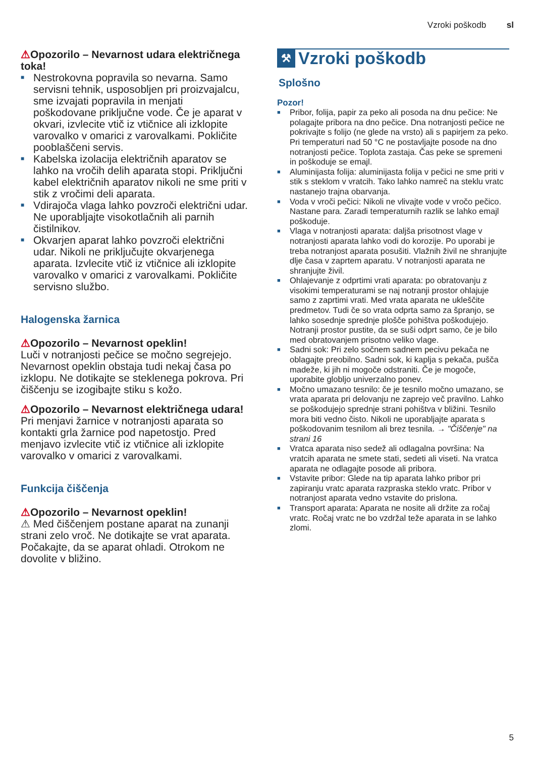Vzroki poškodb sl
⚠Opozorilo – Nevarnost udara električnega toka!
■ Nestrokovna popravila so nevarna. Samo servisni tehnik, usposobljen pri proizvajalcu, sme izvajati popravila in menjati poškodovane priključne vode. Če je aparat v okvari, izvlecite vtič iz vtičnice ali izklopite varovalko v omarici z varovalkami. Pokličite pooblaščeni servis.
■ Kabelska izolacija električnih aparatov se lahko na vročih delih aparata stopi. Priključni kabel električnih aparatov nikoli ne sme priti v stik z vročimi deli aparata.
■ Vdirajoča vlaga lahko povzroči električni udar. Ne uporabljajte visokotlačnih ali parnih čistilnikov.
■ Okvarjen aparat lahko povzroči električni udar. Nikoli ne priključujte okvarjenega aparata. Izvlecite vtič iz vtičnice ali izklopite varovalko v omarici z varovalkami. Pokličite servisno službo.
Halogenska žarnica
⚠Opozorilo – Nevarnost opeklin!
Luči v notranjosti pečice se močno segrejejo. Nevarnost opeklin obstaja tudi nekaj časa po izklopu. Ne dotikajte se steklenega pokrova. Pri čiščenju se izogibajte stiku s kožo.
⚠Opozorilo – Nevarnost električnega udara!
Pri menjavi žarnice v notranjosti aparata so kontakti grla žarnice pod napetostjo. Pred menjavo izvlecite vtič iz vtičnice ali izklopite varovalko v omarici z varovalkami.
Funkcija čiščenja
⚠Opozorilo – Nevarnost opeklin!
⚠ Med čiščenjem postane aparat na zunanji strani zelo vroč. Ne dotikajte se vrat aparata. Počakajte, da se aparat ohladi. Otrokom ne dovolite v bližino.
⚒ Vzroki poškodb
Splošno
Pozor!
■ Pribor, folija, papir za peko ali posoda na dnu pečice: Ne polagajte pribora na dno pečice. Dna notranjosti pečice ne pokrivajte s folijo (ne glede na vrsto) ali s papirjem za peko. Pri temperaturi nad 50 °C ne postavljajte posode na dno notranjosti pečice. Toplota zastaja. Čas peke se spremeni in poškoduje se emajl.
■ Aluminijasta folija: aluminijasta folija v pečici ne sme priti v stik s steklom v vratcih. Tako lahko namreč na steklu vratc nastanejo trajna obarvanja.
■ Voda v vroči pečici: Nikoli ne vlivajte vode v vročo pečico. Nastane para. Zaradi temperaturnih razlik se lahko emajl poškoduje.
■ Vlaga v notranjosti aparata: daljša prisotnost vlage v notranjosti aparata lahko vodi do korozije. Po uporabi je treba notranjost aparata posušiti. Vlažnih živil ne shranjujte dlje časa v zaprtem aparatu. V notranjosti aparata ne shranjujte živil.
■ Ohlajevanje z odprtimi vrati aparata: po obratovanju z visokimi temperaturami se naj notranji prostor ohlajuje samo z zaprtimi vrati. Med vrata aparata ne ukleščite predmetov. Tudi če so vrata odprta samo za špranjo, se lahko sosednje sprednje plošče pohištva poškodujejo.
Notranji prostor pustite, da se suši odprt samo, če je bilo med obratovanjem prisotno veliko vlage.
■ Sadni sok: Pri zelo sočnem sadnem pecivu pekača ne oblagajte preobilno. Sadni sok, ki kaplja s pekača, pušča madeže, ki jih ni mogoče odstraniti. Če je mogoče, uporabite globljo univerzalno ponev.
■ Močno umazano tesnilo: če je tesnilo močno umazano, se vrata aparata pri delovanju ne zaprejo več pravilno. Lahko se poškodujejo sprednje strani pohištva v bližini. Tesnilo mora biti vedno čisto. Nikoli ne uporabljajte aparata s poškodovanim tesnilom ali brez tesnila. → "Čiščenje" na strani 16
■ Vratca aparata niso sedež ali odlagalna površina: Na vratcih aparata ne smete stati, sedeti ali viseti. Na vratca aparata ne odlagajte posode ali pribora.
■ Vstavite pribor: Glede na tip aparata lahko pribor pri zapiranju vratc aparata razpraska steklo vratc. Pribor v notranjost aparata vedno vstavite do prislona.
■ Transport aparata: Aparata ne nosite ali držite za ročaj vratc. Ročaj vratc ne bo vzdržal teže aparata in se lahko zlomi.
5